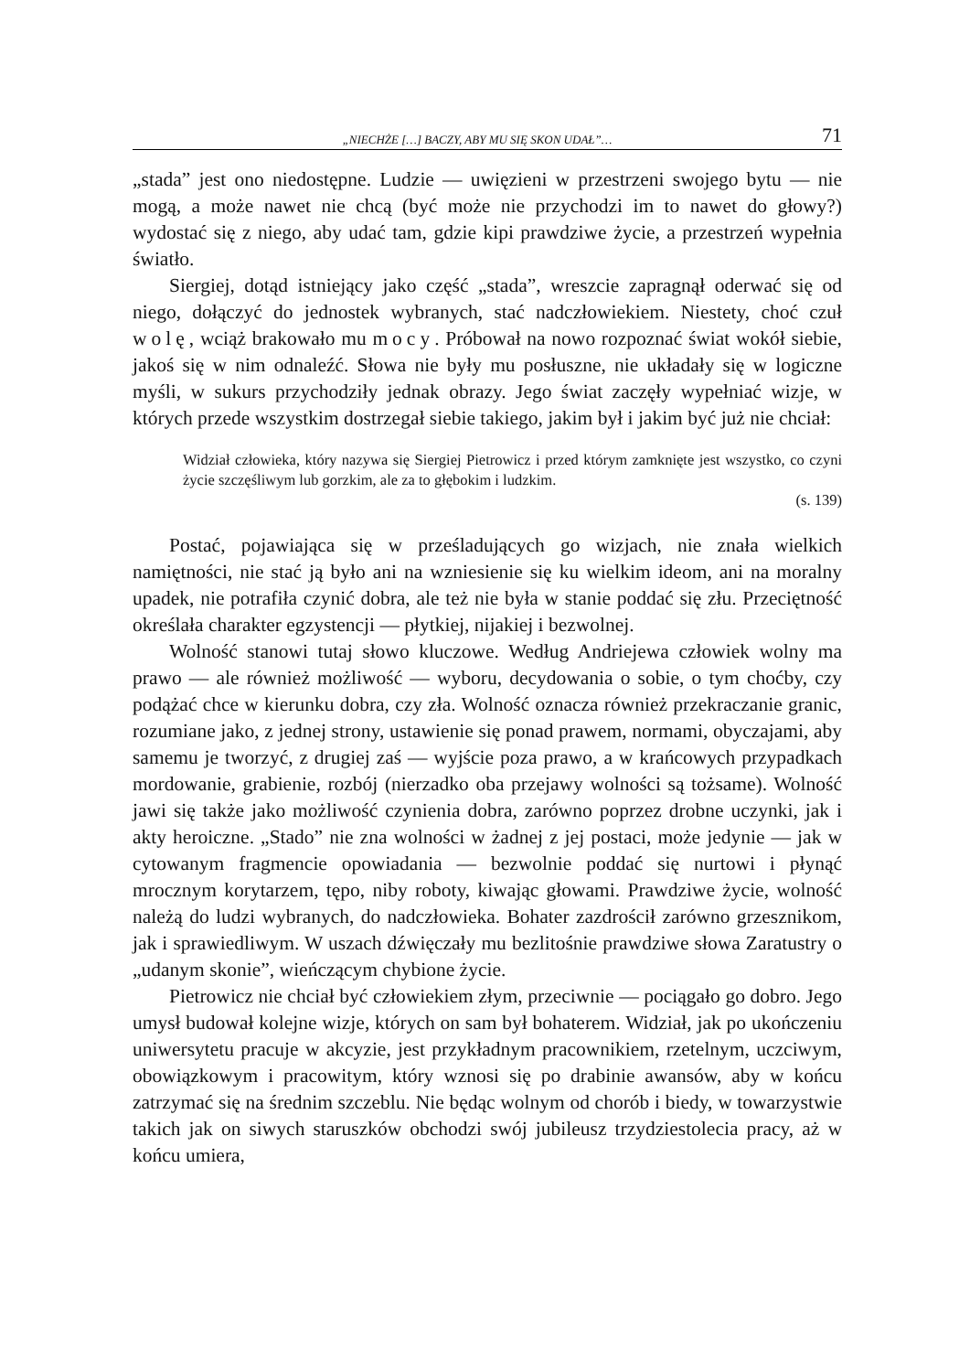„NIECHŻE […] BACZY, ABY MU SIĘ SKON UDAŁ”… 71
„stada” jest ono niedostępne. Ludzie — uwięzieni w przestrzeni swojego bytu — nie mogą, a może nawet nie chcą (być może nie przychodzi im to nawet do głowy?) wydostać się z niego, aby udać tam, gdzie kipi prawdziwe życie, a przestrzeń wypełnia światło.
Siergiej, dotąd istniejący jako część „stada”, wreszcie zapragnął oderwać się od niego, dołączyć do jednostek wybranych, stać nadczłowiekiem. Niestety, choć czuł wolę, wciąż brakowało mu mocy. Próbował na nowo rozpoznać świat wokół siebie, jakoś się w nim odnaleźć. Słowa nie były mu posłuszne, nie układały się w logiczne myśli, w sukurs przychodziły jednak obrazy. Jego świat zaczęły wypełniać wizje, w których przede wszystkim dostrzegał siebie takiego, jakim był i jakim być już nie chciał:
Widział człowieka, który nazywa się Siergiej Pietrowicz i przed którym zamknięte jest wszystko, co czyni życie szczęśliwym lub gorzkim, ale za to głębokim i ludzkim.
(s. 139)
Postać, pojawiająca się w prześladujących go wizjach, nie znała wielkich namiętności, nie stać ją było ani na wzniesienie się ku wielkim ideom, ani na moralny upadek, nie potrafiła czynić dobra, ale też nie była w stanie poddać się złu. Przeciętność określała charakter egzystencji — płytkiej, nijakiej i bezwolnej.
Wolność stanowi tutaj słowo kluczowe. Według Andriejewa człowiek wolny ma prawo — ale również możliwość — wyboru, decydowania o sobie, o tym choćby, czy podążać chce w kierunku dobra, czy zła. Wolność oznacza również przekraczanie granic, rozumiane jako, z jednej strony, ustawienie się ponad prawem, normami, obyczajami, aby samemu je tworzyć, z drugiej zaś — wyjście poza prawo, a w krańcowych przypadkach mordowanie, grabienie, rozbój (nierzadko oba przejawy wolności są tożsame). Wolność jawi się także jako możliwość czynienia dobra, zarówno poprzez drobne uczynki, jak i akty heroiczne. „Stado” nie zna wolności w żadnej z jej postaci, może jedynie — jak w cytowanym fragmencie opowiadania — bezwolnie poddać się nurtowi i płynąć mrocznym korytarzem, tępo, niby roboty, kiwając głowami. Prawdziwe życie, wolność należą do ludzi wybranych, do nadczłowieka. Bohater zazdrościł zarówno grzesznikom, jak i sprawiedliwym. W uszach dźwięczały mu bezlitośnie prawdziwe słowa Zaratustry o „udanym skonie”, wieńczącym chybione życie.
Pietrowicz nie chciał być człowiekiem złym, przeciwnie — pociągało go dobro. Jego umysł budował kolejne wizje, których on sam był bohaterem. Widział, jak po ukończeniu uniwersytetu pracuje w akcyzie, jest przykładnym pracownikiem, rzetelnym, uczciwym, obowiązkowym i pracowitym, który wznosi się po drabinie awansów, aby w końcu zatrzymać się na średnim szczeblu. Nie będąc wolnym od chorób i biedy, w towarzystwie takich jak on siwych staruszków obchodzi swój jubileusz trzydziestolecia pracy, aż w końcu umiera,